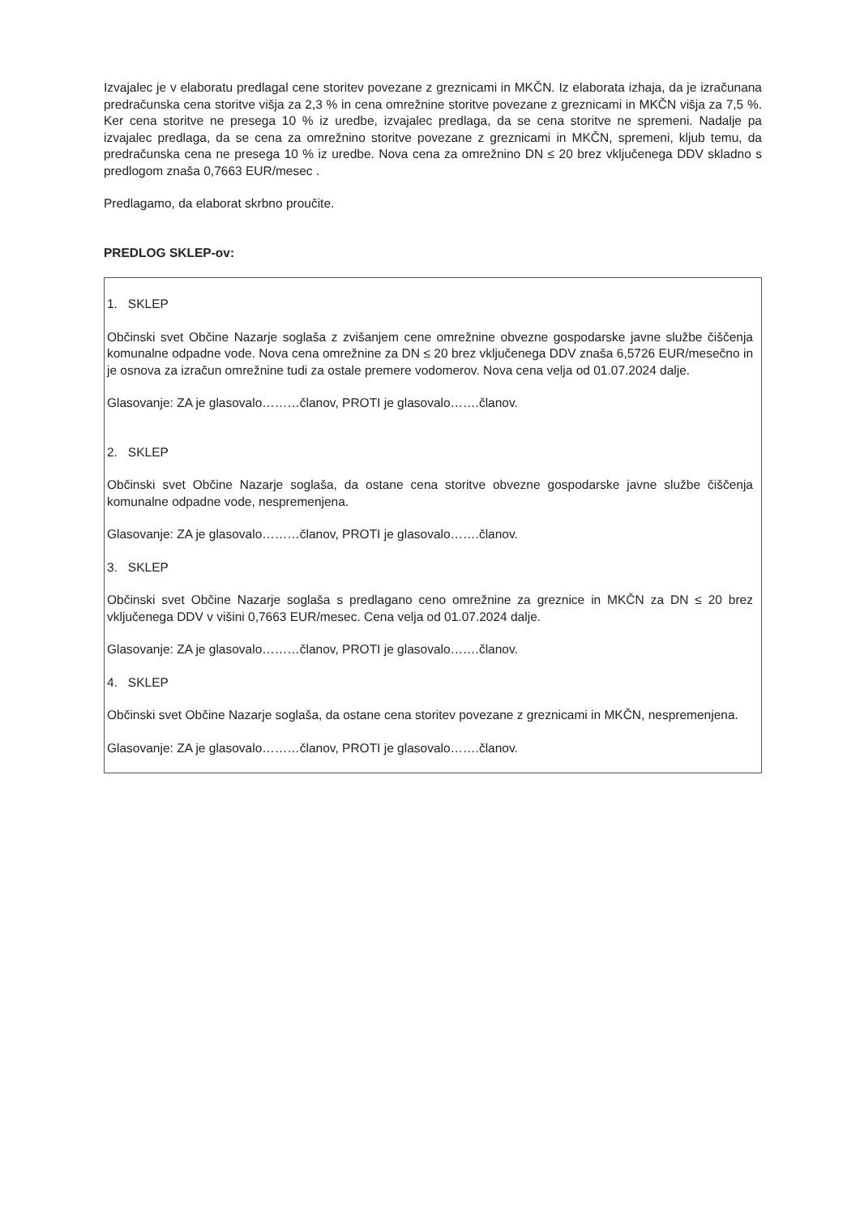Izvajalec je v elaboratu predlagal cene storitev povezane z greznicami in MKČN. Iz elaborata izhaja, da je izračunana predračunska cena storitve višja za 2,3 % in cena omrežnine storitve povezane z greznicami in MKČN višja za 7,5 %. Ker cena storitve ne presega 10 % iz uredbe, izvajalec predlaga, da se cena storitve ne spremeni. Nadalje pa izvajalec predlaga, da se cena za omrežnino storitve povezane z greznicami in MKČN, spremeni, kljub temu, da predračunska cena ne presega 10 % iz uredbe. Nova cena za omrežnino DN ≤ 20 brez vključenega DDV skladno s predlogom znaša 0,7663 EUR/mesec .
Predlagamo, da elaborat skrbno proučite.
PREDLOG SKLEP-ov:
1. SKLEP
Občinski svet Občine Nazarje soglaša z zvišanjem cene omrežnine obvezne gospodarske javne službe čiščenja komunalne odpadne vode. Nova cena omrežnine za DN ≤ 20 brez vključenega DDV znaša 6,5726 EUR/mesečno in je osnova za izračun omrežnine tudi za ostale premere vodomerov. Nova cena velja od 01.07.2024 dalje.
Glasovanje: ZA je glasovalo………članov, PROTI je glasovalo…….članov.
2. SKLEP
Občinski svet Občine Nazarje soglaša, da ostane cena storitve obvezne gospodarske javne službe čiščenja komunalne odpadne vode, nespremenjena.
Glasovanje: ZA je glasovalo………članov, PROTI je glasovalo…….članov.
3. SKLEP
Občinski svet Občine Nazarje soglaša s predlagano ceno omrežnine za greznice in MKČN za DN ≤ 20 brez vključenega DDV v višini 0,7663 EUR/mesec. Cena velja od 01.07.2024 dalje.
Glasovanje: ZA je glasovalo………članov, PROTI je glasovalo…….članov.
4. SKLEP
Občinski svet Občine Nazarje soglaša, da ostane cena storitev povezane z greznicami in MKČN, nespremenjena.
Glasovanje: ZA je glasovalo………članov, PROTI je glasovalo…….članov.